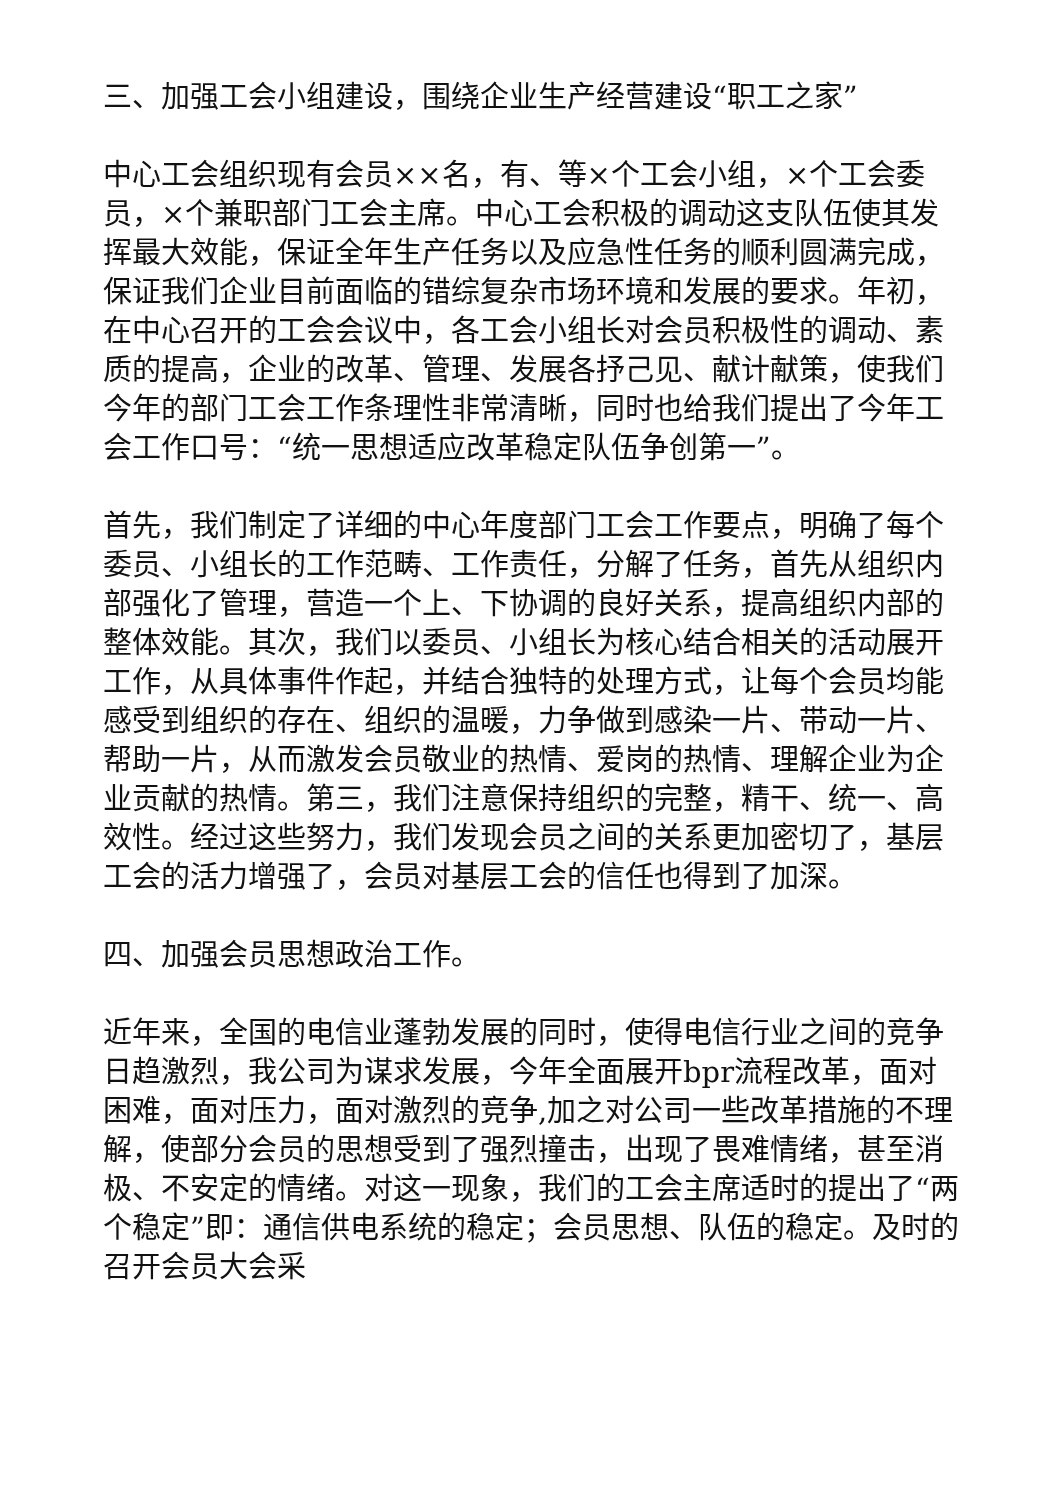三、加强工会小组建设，围绕企业生产经营建设“职工之家”
中心工会组织现有会员××名，有、等×个工会小组，×个工会委员，×个兼职部门工会主席。中心工会积极的调动这支队伍使其发挥最大效能，保证全年生产任务以及应急性任务的顺利圆满完成，保证我们企业目前面临的错综复杂市场环境和发展的要求。年初，在中心召开的工会会议中，各工会小组长对会员积极性的调动、素质的提高，企业的改革、管理、发展各抒己见、献计献策，使我们今年的部门工会工作条理性非常清晰，同时也给我们提出了今年工会工作口号：“统一思想适应改革稳定队伍争创第一”。
首先，我们制定了详细的中心年度部门工会工作要点，明确了每个委员、小组长的工作范畴、工作责任，分解了任务，首先从组织内部强化了管理，营造一个上、下协调的良好关系，提高组织内部的整体效能。其次，我们以委员、小组长为核心结合相关的活动展开工作，从具体事件作起，并结合独特的处理方式，让每个会员均能感受到组织的存在、组织的温暖，力争做到感染一片、带动一片、帮助一片，从而激发会员敬业的热情、爱岗的热情、理解企业为企业贡献的热情。第三，我们注意保持组织的完整，精干、统一、高效性。经过这些努力，我们发现会员之间的关系更加密切了，基层工会的活力增强了，会员对基层工会的信任也得到了加深。
四、加强会员思想政治工作。
近年来，全国的电信业蓬勃发展的同时，使得电信行业之间的竞争日趋激烈，我公司为谋求发展，今年全面展开bpr流程改革，面对困难，面对压力，面对激烈的竞争,加之对公司一些改革措施的不理解，使部分会员的思想受到了强烈撞击，出现了畏难情绪，甚至消极、不安定的情绪。对这一现象，我们的工会主席适时的提出了“两个稳定”即：通信供电系统的稳定；会员思想、队伍的稳定。及时的召开会员大会采